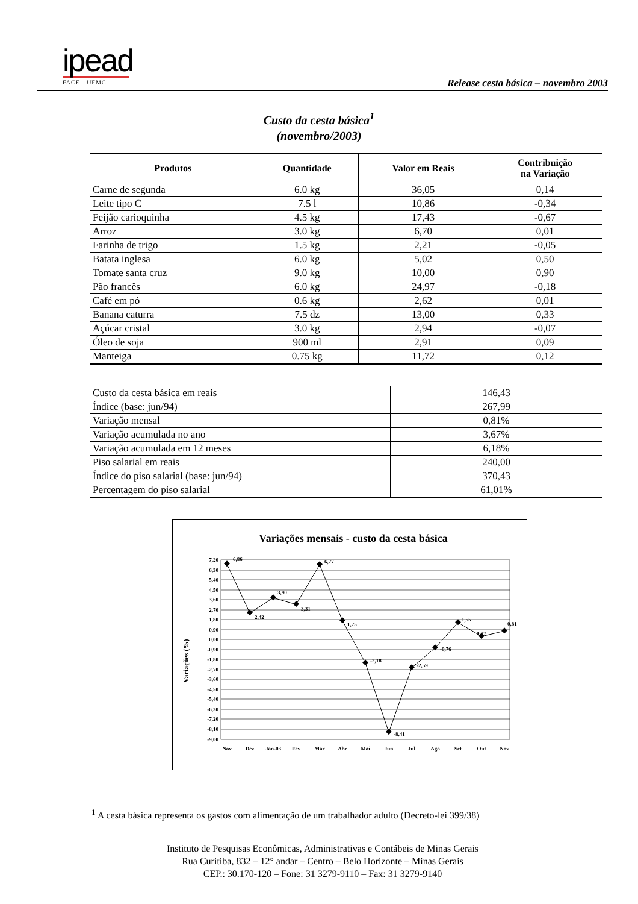ipead
FACE - UFMG
Release cesta básica – novembro 2003
Custo da cesta básica<sup>1</sup>
(novembro/2003)
| Produtos | Quantidade | Valor em Reais | Contribuição na Variação |
| --- | --- | --- | --- |
| Carne de segunda | 6.0 kg | 36,05 | 0,14 |
| Leite tipo C | 7.5 l | 10,86 | -0,34 |
| Feijão carioquinha | 4.5 kg | 17,43 | -0,67 |
| Arroz | 3.0 kg | 6,70 | 0,01 |
| Farinha de trigo | 1.5 kg | 2,21 | -0,05 |
| Batata inglesa | 6.0 kg | 5,02 | 0,50 |
| Tomate santa cruz | 9.0 kg | 10,00 | 0,90 |
| Pão francês | 6.0 kg | 24,97 | -0,18 |
| Café em pó | 0.6 kg | 2,62 | 0,01 |
| Banana caturra | 7.5 dz | 13,00 | 0,33 |
| Açúcar cristal | 3.0 kg | 2,94 | -0,07 |
| Óleo de soja | 900 ml | 2,91 | 0,09 |
| Manteiga | 0.75 kg | 11,72 | 0,12 |
| Custo da cesta básica em reais | 146,43 |
| Índice (base: jun/94) | 267,99 |
| Variação mensal | 0,81% |
| Variação acumulada no ano | 3,67% |
| Variação acumulada em 12 meses | 6,18% |
| Piso salarial em reais | 240,00 |
| Índice do piso salarial (base: jun/94) | 370,43 |
| Percentagem do piso salarial | 61,01% |
Variações mensais - custo da cesta básica
Variações (%)
7,20
6,30
5,40
4,50
3,60
2,70
1,80
0,90
0,00
-0,90
-1,80
-2,70
-3,60
-4,50
-5,40
-6,30
-7,20
-8,10
-9,00
6,86
2,42
3,90
3,31
6,77
1,75
-2,18
-8,41
-2,59
-0,76
1,55
0,27
0,81
Nov
Dez
Jan-03
Fev
Mar
Abr
Mai
Jun
Jul
Ago
Set
Out
Nov
<sup>1</sup> A cesta básica representa os gastos com alimentação de um trabalhador adulto (Decreto-lei 399/38)
Instituto de Pesquisas Econômicas, Administrativas e Contábeis de Minas Gerais
Rua Curitiba, 832 – 12° andar – Centro – Belo Horizonte – Minas Gerais
CEP.: 30.170-120 – Fone: 31 3279-9110 – Fax: 31 3279-9140